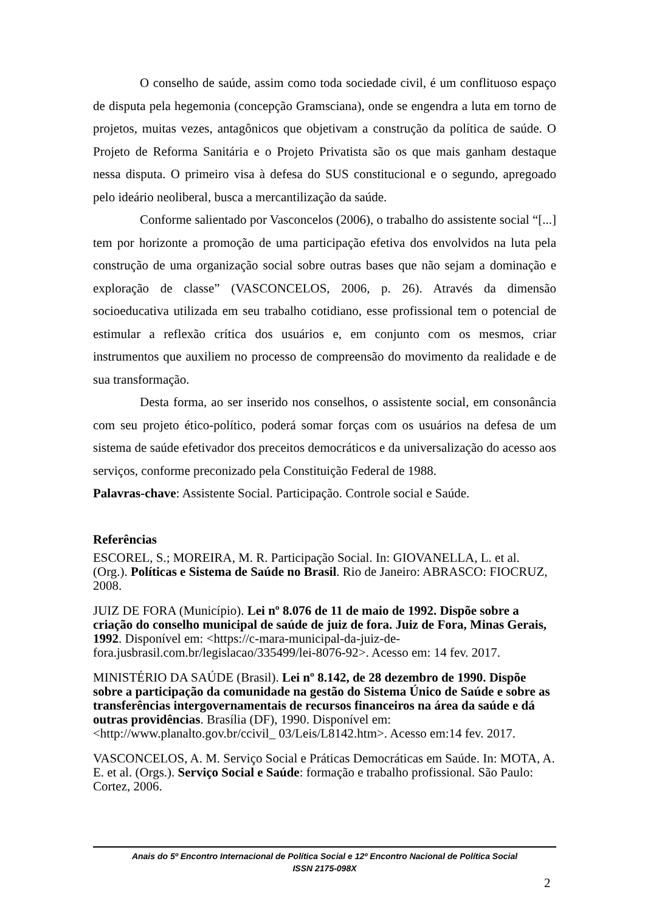O conselho de saúde, assim como toda sociedade civil, é um conflituoso espaço de disputa pela hegemonia (concepção Gramsciana), onde se engendra a luta em torno de projetos, muitas vezes, antagônicos que objetivam a construção da política de saúde. O Projeto de Reforma Sanitária e o Projeto Privatista são os que mais ganham destaque nessa disputa. O primeiro visa à defesa do SUS constitucional e o segundo, apregoado pelo ideário neoliberal, busca a mercantilização da saúde.
Conforme salientado por Vasconcelos (2006), o trabalho do assistente social “[...] tem por horizonte a promoção de uma participação efetiva dos envolvidos na luta pela construção de uma organização social sobre outras bases que não sejam a dominação e exploração de classe” (VASCONCELOS, 2006, p. 26). Através da dimensão socioeducativa utilizada em seu trabalho cotidiano, esse profissional tem o potencial de estimular a reflexão crítica dos usuários e, em conjunto com os mesmos, criar instrumentos que auxiliem no processo de compreensão do movimento da realidade e de sua transformação.
Desta forma, ao ser inserido nos conselhos, o assistente social, em consonância com seu projeto ético-político, poderá somar forças com os usuários na defesa de um sistema de saúde efetivador dos preceitos democráticos e da universalização do acesso aos serviços, conforme preconizado pela Constituição Federal de 1988.
Palavras-chave: Assistente Social. Participação. Controle social e Saúde.
Referências
ESCOREL, S.; MOREIRA, M. R. Participação Social. In: GIOVANELLA, L. et al. (Org.). Políticas e Sistema de Saúde no Brasil. Rio de Janeiro: ABRASCO: FIOCRUZ, 2008.
JUIZ DE FORA (Município). Lei nº 8.076 de 11 de maio de 1992. Dispõe sobre a criação do conselho municipal de saúde de juiz de fora. Juiz de Fora, Minas Gerais, 1992. Disponível em: <https://c-mara-municipal-da-juiz-de-fora.jusbrasil.com.br/legislacao/335499/lei-8076-92>. Acesso em: 14 fev. 2017.
MINISTÉRIO DA SAÚDE (Brasil). Lei nº 8.142, de 28 dezembro de 1990. Dispõe sobre a participação da comunidade na gestão do Sistema Único de Saúde e sobre as transferências intergovernamentais de recursos financeiros na área da saúde e dá outras providências. Brasília (DF), 1990. Disponível em: <http://www.planalto.gov.br/ccivil_ 03/Leis/L8142.htm>. Acesso em:14 fev. 2017.
VASCONCELOS, A. M. Serviço Social e Práticas Democráticas em Saúde. In: MOTA, A. E. et al. (Orgs.). Serviço Social e Saúde: formação e trabalho profissional. São Paulo: Cortez, 2006.
Anais do 5º Encontro Internacional de Política Social e 12º Encontro Nacional de Política Social
ISSN 2175-098X
2